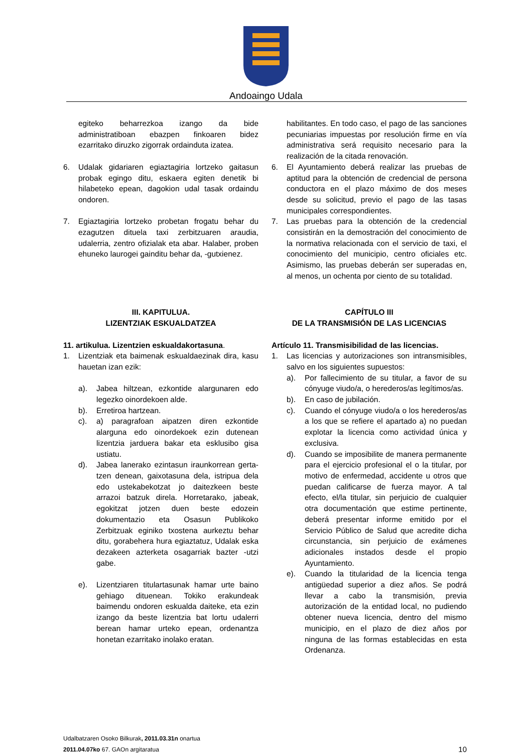Andoaingo Udala
egiteko beharrezkoa izango da bide administratiboan ebazpen finkoaren bidez ezarritako diruzko zigorrak ordainduta izatea.
habilitantes. En todo caso, el pago de las sanciones pecuniarias impuestas por resolución firme en vía administrativa será requisito necesario para la realización de la citada renovación.
6. Udalak gidariaren egiaztagiria lortzeko gaitasun probak egingo ditu, eskaera egiten denetik bi hilabeteko epean, dagokion udal tasak ordaindu ondoren.
7. Egiaztagiria lortzeko probetan frogatu behar du ezagutzen dituela taxi zerbitzuaren araudia, udalerria, zentro ofizialak eta abar. Halaber, proben ehuneko laurogei gainditu behar da, -gutxienez.
6. El Ayuntamiento deberá realizar las pruebas de aptitud para la obtención de credencial de persona conductora en el plazo máximo de dos meses desde su solicitud, previo el pago de las tasas municipales correspondientes.
7. Las pruebas para la obtención de la credencial consistirán en la demostración del conocimiento de la normativa relacionada con el servicio de taxi, el conocimiento del municipio, centro oficiales etc. Asimismo, las pruebas deberán ser superadas en, al menos, un ochenta por ciento de su totalidad.
III. KAPITULUA.
LIZENTZIAK ESKUALDATZEA
CAPÍTULO III
DE LA TRANSMISIÓN DE LAS LICENCIAS
11. artikulua. Lizentzien eskualdakortasuna.
1. Lizentziak eta baimenak eskualdaezinak dira, kasu hauetan izan ezik:
a). Jabea hiltzean, ezkontide alargunaren edo legezko oinordekoen alde.
b). Erretiroa hartzean.
c). a) paragrafoan aipatzen diren ezkontide alarguna edo oinordekoek ezin dutenean lizentzia jarduera bakar eta esklusibo gisa ustiatu.
d). Jabea lanerako ezintasun iraunkorrean gerta-tzen denean, gaixotasuna dela, istripua dela edo ustekabekotzat jo daitezkeen beste arrazoi batzuk direla. Horretarako, jabeak, egokitzat jotzen duen beste edozein dokumentazio eta Osasun Publikoko Zerbitzuak eginiko txostena aurkeztu behar ditu, gorabehera hura egiaztatuz, Udalak eska dezakeen azterketa osagarriak bazter -utzi gabe.
e). Lizentziaren titulartasunak hamar urte baino gehiago dituenean. Tokiko erakundeak baimendu ondoren eskualda daiteke, eta ezin izango da beste lizentzia bat lortu udalerri berean hamar urteko epean, ordenantza honetan ezarritako inolako eratan.
Artículo 11. Transmisibilidad de las licencias.
1. Las licencias y autorizaciones son intransmisibles, salvo en los siguientes supuestos:
a). Por fallecimiento de su titular, a favor de su cónyuge viudo/a, o herederos/as legítimos/as.
b). En caso de jubilación.
c). Cuando el cónyuge viudo/a o los herederos/as a los que se refiere el apartado a) no puedan explotar la licencia como actividad única y exclusiva.
d). Cuando se imposibilite de manera permanente para el ejercicio profesional el o la titular, por motivo de enfermedad, accidente u otros que puedan calificarse de fuerza mayor. A tal efecto, el/la titular, sin perjuicio de cualquier otra documentación que estime pertinente, deberá presentar informe emitido por el Servicio Público de Salud que acredite dicha circunstancia, sin perjuicio de exámenes adicionales instados desde el propio Ayuntamiento.
e). Cuando la titularidad de la licencia tenga antigüedad superior a diez años. Se podrá llevar a cabo la transmisión, previa autorización de la entidad local, no pudiendo obtener nueva licencia, dentro del mismo municipio, en el plazo de diez años por ninguna de las formas establecidas en esta Ordenanza.
Udalbatzaren Osoko Bilkurak, 2011.03.31n onartua
2011.04.07ko 67. GAOn argitaratua 10